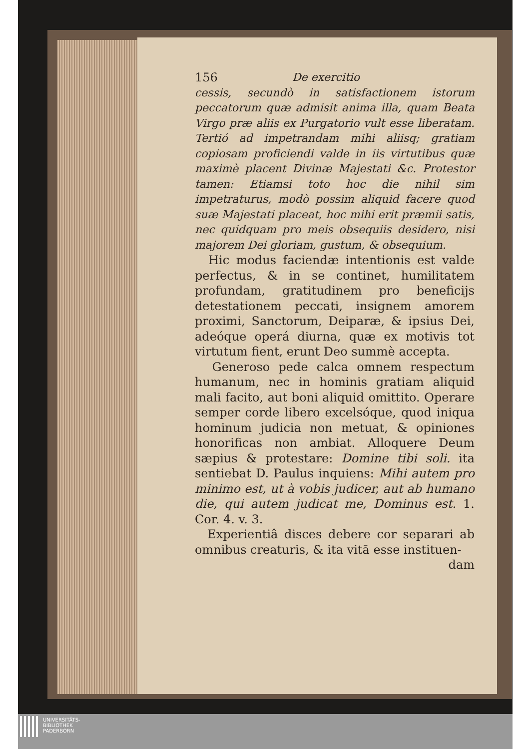156 De exercitio
cessis, secundò in satisfactionem istorum peccatorum quæ admisit anima illa, quam Beata Virgo præ aliis ex Purgatorio vult esse liberatam. Tertió ad impetrandam mihi aliisq; gratiam copiosam proficiendi valde in iis virtutibus quæ maximè placent Divinæ Majestati &c. Protestor tamen: Etiamsi toto hoc die nihil sim impetraturus, modò possim aliquid facere quod suæ Majestati placeat, hoc mihi erit præmii satis, nec quidquam pro meis obsequiis desidero, nisi majorem Dei gloriam, gustum, & obsequium.
Hic modus faciendæ intentionis est valde perfectus, & in se continet, humilitatem profundam, gratitudinem pro beneficijs detestationem peccati, insignem amorem proximi, Sanctorum, Deiparæ, & ipsius Dei, adeóque operá diurna, quæ ex motivis tot virtutum fient, erunt Deo summè accepta.
Generoso pede calca omnem respectum humanum, nec in hominis gratiam aliquid mali facito, aut boni aliquid omittito. Operare semper corde libero excelsóque, quod iniqua hominum judicia non metuat, & opiniones honorificas non ambiat. Alloquere Deum sæpius & protestare: Domine tibi soli. ita sentiebat D. Paulus inquiens: Mihi autem pro minimo est, ut à vobis judicer, aut ab humano die, qui autem judicat me, Dominus est. 1. Cor. 4. v. 3.
Experientiâ disces debere cor separari ab omnibus creaturis, & ita vitā esse instituen-
dam
UNIVERSITÄTS-
BIBLIOTHEK
PADERBORN